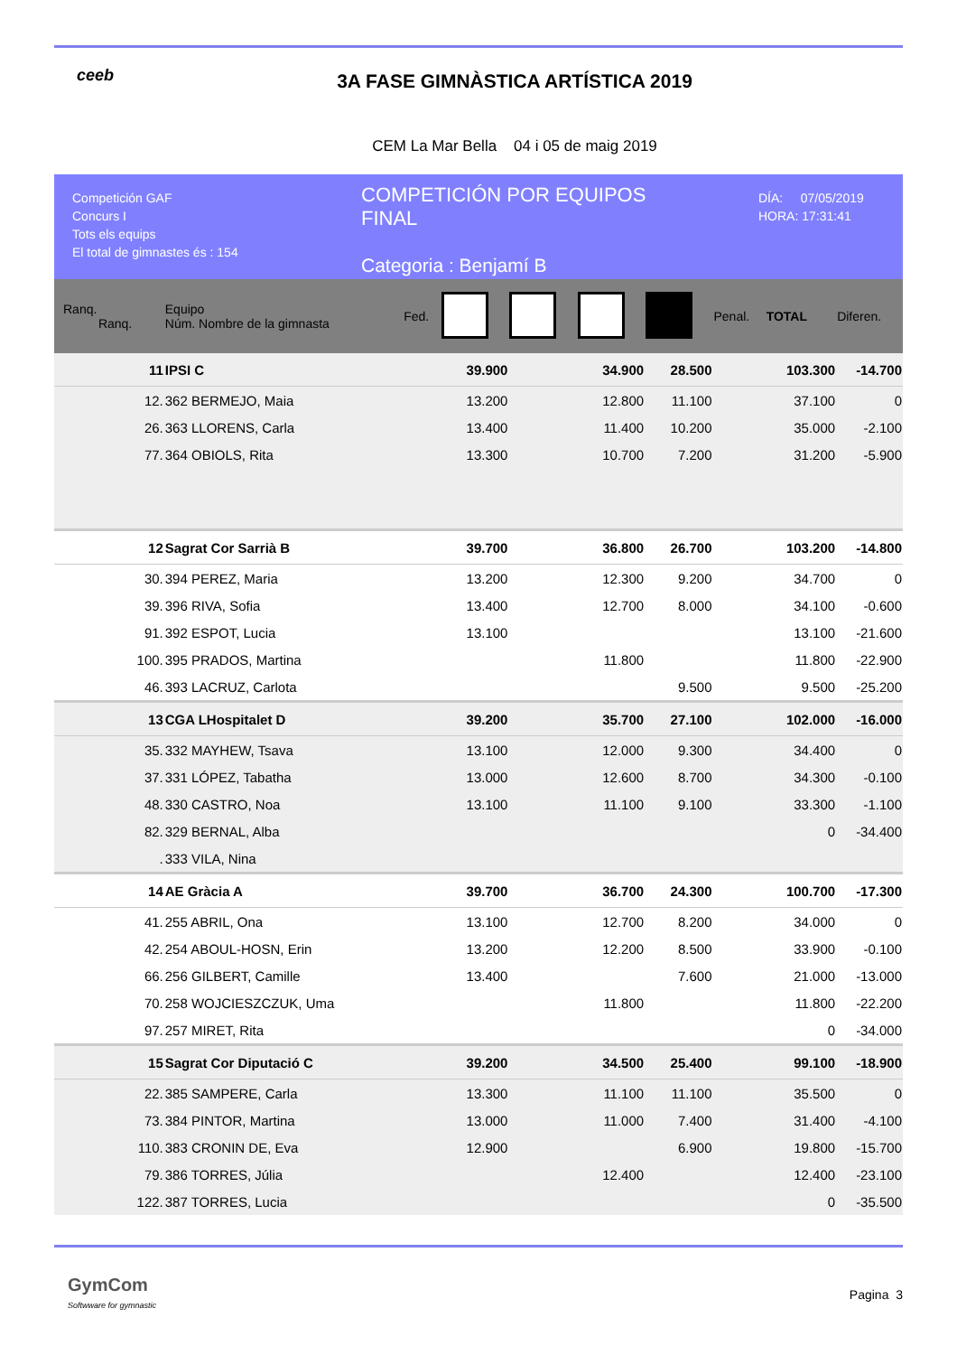ceeb
3A FASE GIMNÀSTICA ARTÍSTICA 2019
CEM La Mar Bella 04 i 05 de maig 2019
Competición GAF
Concurs I
Tots els equips
El total de gimnastes és : 154
COMPETICIÓN POR EQUIPOS
FINAL
Categoria : Benjamí B
DÍA: 07/05/2019
HORA: 17:31:41
| Ranq. Ranq. | Equipo Núm. Nombre de la gimnasta | Fed. | | | | | Penal. | TOTAL | Diferen. |
| --- | --- | --- | --- | --- | --- | --- | --- | --- | --- |
| 11 | IPSI C | | 39.900 | | 34.900 | 28.500 | | 103.300 | -14.700 |
| 12. | 362 BERMEJO, Maia | | 13.200 | | 12.800 | 11.100 | | 37.100 | 0 |
| 26. | 363 LLORENS, Carla | | 13.400 | | 11.400 | 10.200 | | 35.000 | -2.100 |
| 77. | 364 OBIOLS, Rita | | 13.300 | | 10.700 | 7.200 | | 31.200 | -5.900 |
| 12 | Sagrat Cor Sarrià B | | 39.700 | | 36.800 | 26.700 | | 103.200 | -14.800 |
| 30. | 394 PEREZ, Maria | | 13.200 | | 12.300 | 9.200 | | 34.700 | 0 |
| 39. | 396 RIVA, Sofia | | 13.400 | | 12.700 | 8.000 | | 34.100 | -0.600 |
| 91. | 392 ESPOT, Lucia | | 13.100 | | | | | 13.100 | -21.600 |
| 100. | 395 PRADOS, Martina | | | | 11.800 | | | 11.800 | -22.900 |
| 46. | 393 LACRUZ, Carlota | | | | | 9.500 | | 9.500 | -25.200 |
| 13 | CGA LHospitalet D | | 39.200 | | 35.700 | 27.100 | | 102.000 | -16.000 |
| 35. | 332 MAYHEW, Tsava | | 13.100 | | 12.000 | 9.300 | | 34.400 | 0 |
| 37. | 331 LÓPEZ, Tabatha | | 13.000 | | 12.600 | 8.700 | | 34.300 | -0.100 |
| 48. | 330 CASTRO, Noa | | 13.100 | | 11.100 | 9.100 | | 33.300 | -1.100 |
| 82. | 329 BERNAL, Alba | | | | | | | 0 | -34.400 |
| . | 333 VILA, Nina | | | | | | | | |
| 14 | AE Gràcia A | | 39.700 | | 36.700 | 24.300 | | 100.700 | -17.300 |
| 41. | 255 ABRIL, Ona | | 13.100 | | 12.700 | 8.200 | | 34.000 | 0 |
| 42. | 254 ABOUL-HOSN, Erin | | 13.200 | | 12.200 | 8.500 | | 33.900 | -0.100 |
| 66. | 256 GILBERT, Camille | | 13.400 | | | 7.600 | | 21.000 | -13.000 |
| 70. | 258 WOJCIESZCZUK, Uma | | | | 11.800 | | | 11.800 | -22.200 |
| 97. | 257 MIRET, Rita | | | | | | | 0 | -34.000 |
| 15 | Sagrat Cor Diputació C | | 39.200 | | 34.500 | 25.400 | | 99.100 | -18.900 |
| 22. | 385 SAMPERE, Carla | | 13.300 | | 11.100 | 11.100 | | 35.500 | 0 |
| 73. | 384 PINTOR, Martina | | 13.000 | | 11.000 | 7.400 | | 31.400 | -4.100 |
| 110. | 383 CRONIN DE, Eva | | 12.900 | | | 6.900 | | 19.800 | -15.700 |
| 79. | 386 TORRES, Júlia | | | | 12.400 | | | 12.400 | -23.100 |
| 122. | 387 TORRES, Lucia | | | | | | | 0 | -35.500 |
GymCom
Softwware for gymnastic
Pagina 3